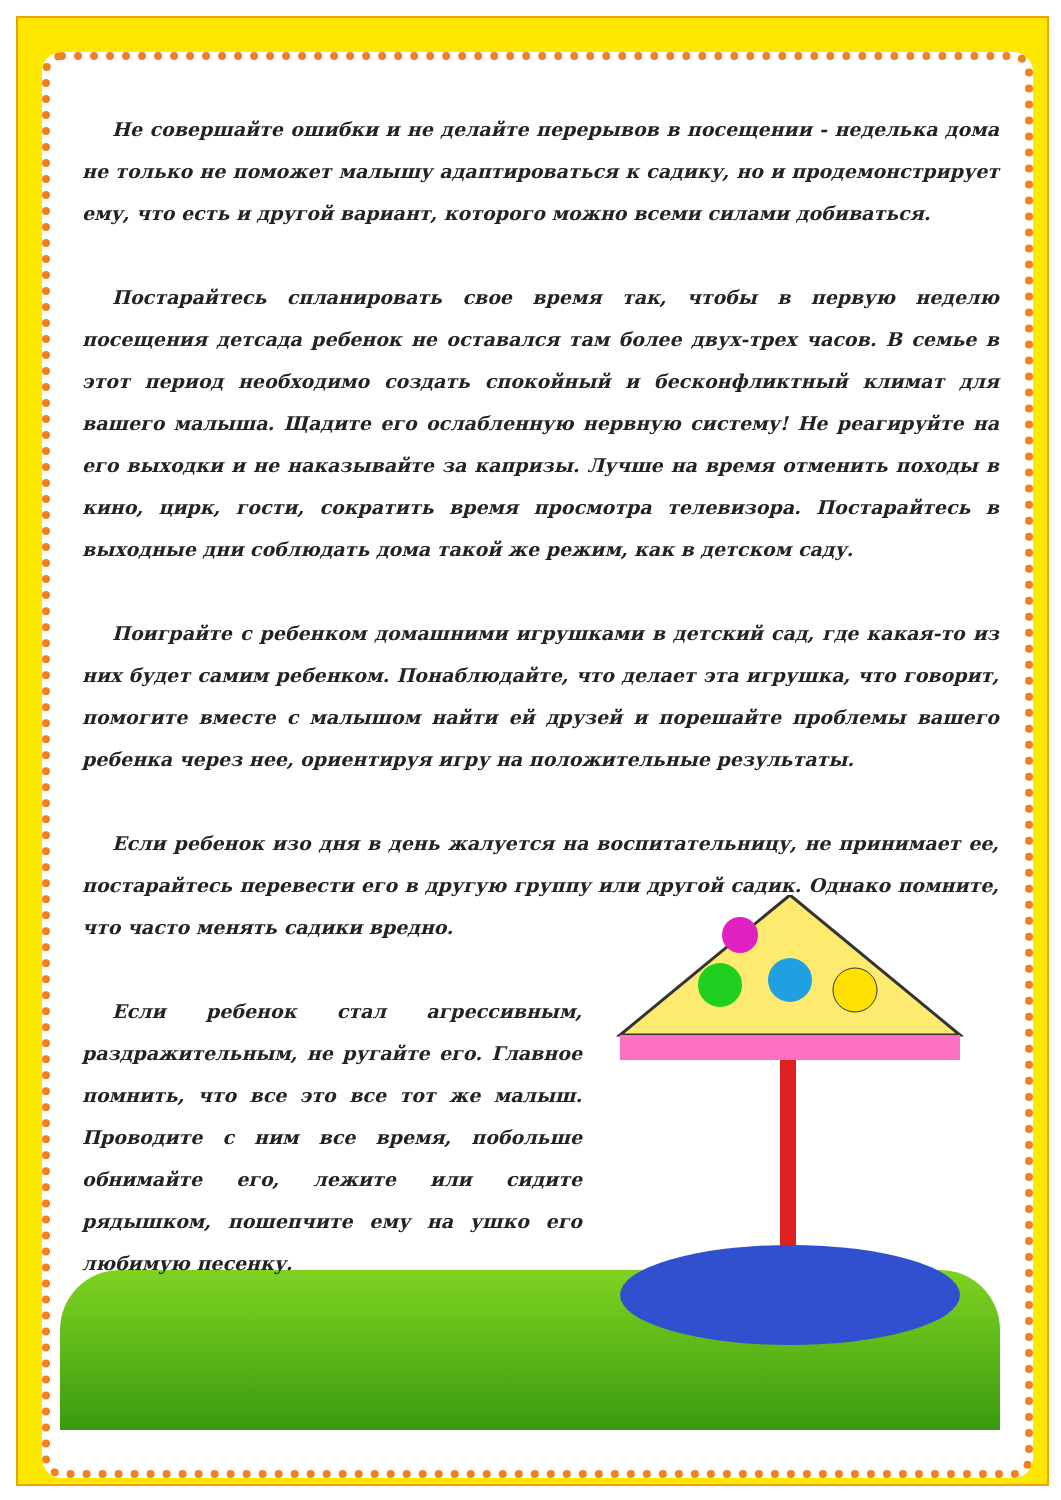Не совершайте ошибки и не делайте перерывов в посещении - неделька дома не только не поможет малышу адаптироваться к садику, но и продемонстрирует ему, что есть и другой вариант, которого можно всеми силами добиваться.
Постарайтесь спланировать свое время так, чтобы в первую неделю посещения детсада ребенок не оставался там более двух-трех часов. В семье в этот период необходимо создать спокойный и бесконфликтный климат для вашего малыша. Щадите его ослабленную нервную систему! Не реагируйте на его выходки и не наказывайте за капризы. Лучше на время отменить походы в кино, цирк, гости, сократить время просмотра телевизора. Постарайтесь в выходные дни соблюдать дома такой же режим, как в детском саду.
Поиграйте с ребенком домашними игрушками в детский сад, где какая-то из них будет самим ребенком. Понаблюдайте, что делает эта игрушка, что говорит, помогите вместе с малышом найти ей друзей и порешайте проблемы вашего ребенка через нее, ориентируя игру на положительные результаты.
Если ребенок изо дня в день жалуется на воспитательницу, не принимает ее, постарайтесь перевести его в другую группу или другой садик. Однако помните, что часто менять садики вредно.
Если ребенок стал агрессивным, раздражительным, не ругайте его. Главное помнить, что все это все тот же малыш. Проводите с ним все время, побольше обнимайте его, лежите или сидите рядышком, пошепчите ему на ушко его любимую песенку.